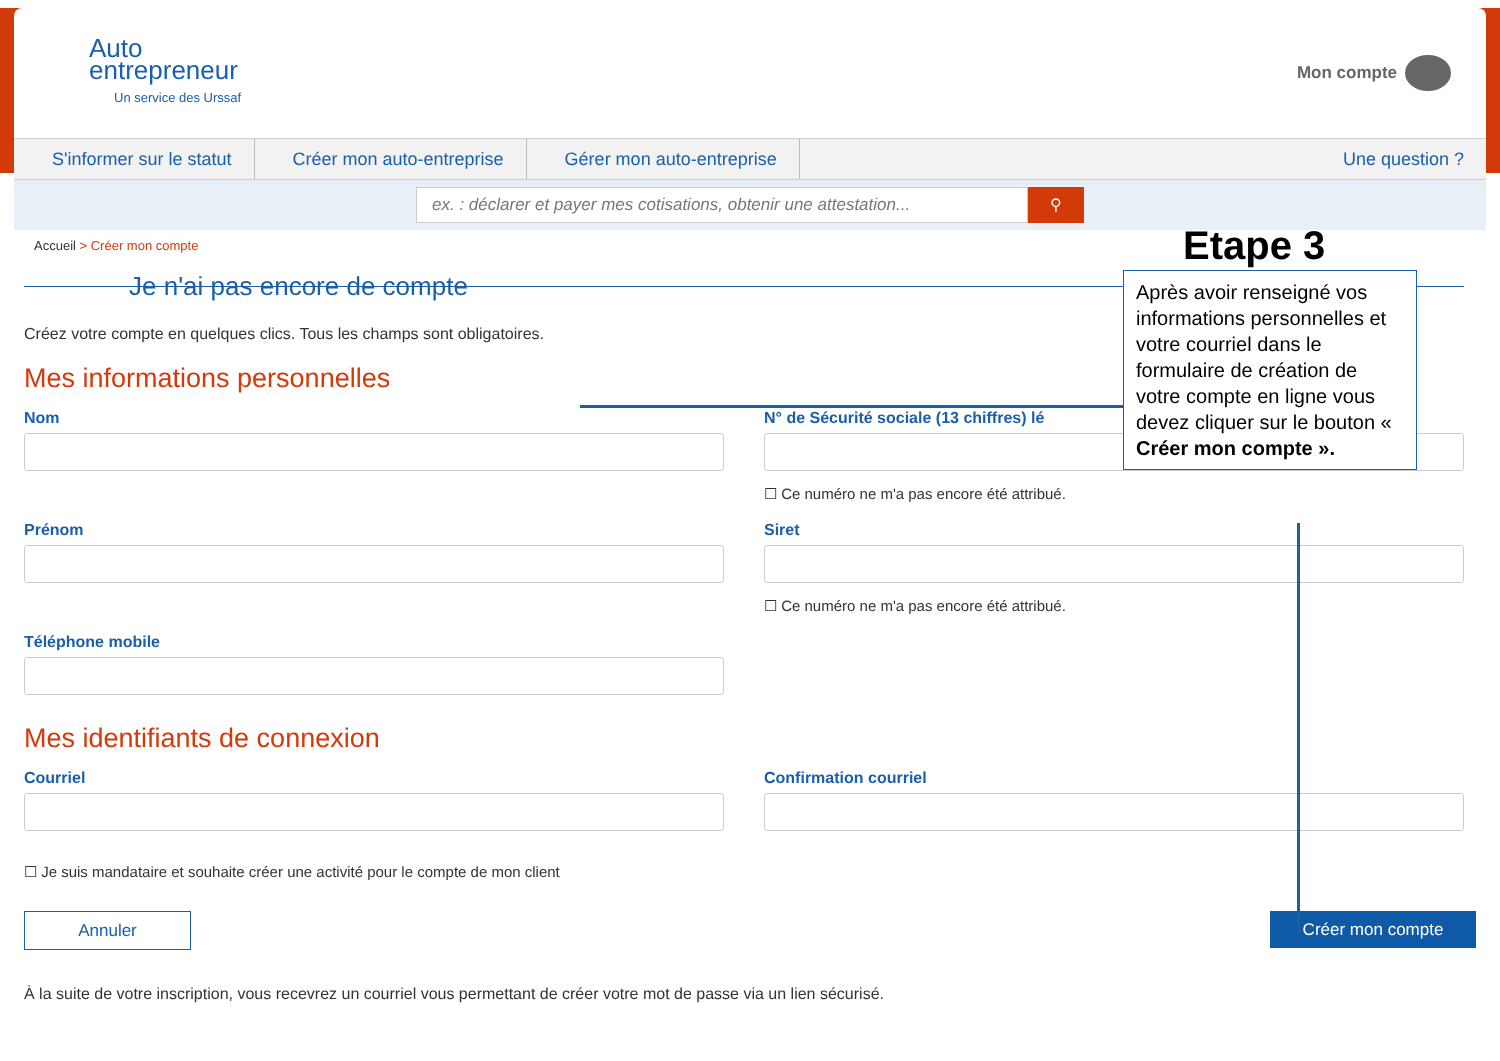Auto
entrepreneur
Un service des Urssaf
Mon compte
S'informer sur le statut Créer mon auto-entreprise Gérer mon auto-entreprise Une question ?
ex. : déclarer et payer mes cotisations, obtenir une attestation...
⚲
Accueil > Créer mon compte
Je n'ai pas encore de compte
Créez votre compte en quelques clics. Tous les champs sont obligatoires.
Mes informations personnelles
Nom N° de Sécurité sociale (13 chiffres) lé
☐ Ce numéro ne m'a pas encore été attribué.
Prénom Siret
☐ Ce numéro ne m'a pas encore été attribué.
Téléphone mobile
Mes identifiants de connexion
Courriel Confirmation courriel
☐ Je suis mandataire et souhaite créer une activité pour le compte de mon client
Annuler Créer mon compte
À la suite de votre inscription, vous recevrez un courriel vous permettant de créer votre mot de passe via un lien sécurisé.
Etape 3
Après avoir renseigné vos informations personnelles et votre courriel dans le formulaire de création de votre compte en ligne vous devez cliquer sur le bouton « Créer mon compte ».